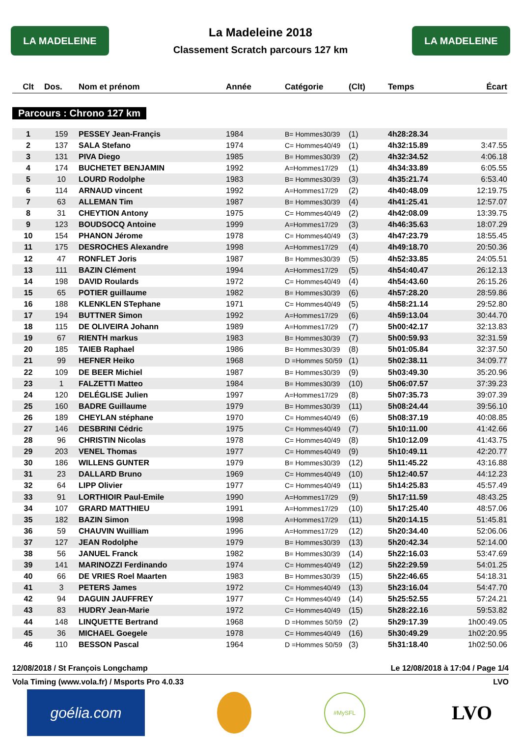LA MADELEINE
La Madeleine 2018
Classement Scratch parcours 127 km
LA MADELEINE
| Clt | Dos. | Nom et prénom | Année | Catégorie | (Clt) | Temps | Écart |
| --- | --- | --- | --- | --- | --- | --- | --- |
Parcours : Chrono 127 km
| 1 | 159 | PESSEY Jean-Françis | 1984 | B= Hommes30/39 | (1) | 4h28:28.34 | |
| 2 | 137 | SALA Stefano | 1974 | C= Hommes40/49 | (1) | 4h32:15.89 | 3:47.55 |
| 3 | 131 | PIVA Diego | 1985 | B= Hommes30/39 | (2) | 4h32:34.52 | 4:06.18 |
| 4 | 174 | BUCHETET BENJAMIN | 1992 | A=Hommes17/29 | (1) | 4h34:33.89 | 6:05.55 |
| 5 | 10 | LOURD Rodolphe | 1983 | B= Hommes30/39 | (3) | 4h35:21.74 | 6:53.40 |
| 6 | 114 | ARNAUD vincent | 1992 | A=Hommes17/29 | (2) | 4h40:48.09 | 12:19.75 |
| 7 | 63 | ALLEMAN Tim | 1987 | B= Hommes30/39 | (4) | 4h41:25.41 | 12:57.07 |
| 8 | 31 | CHEYTION Antony | 1975 | C= Hommes40/49 | (2) | 4h42:08.09 | 13:39.75 |
| 9 | 123 | BOUDSOCQ Antoine | 1999 | A=Hommes17/29 | (3) | 4h46:35.63 | 18:07.29 |
| 10 | 154 | PHANON Jérome | 1978 | C= Hommes40/49 | (3) | 4h47:23.79 | 18:55.45 |
| 11 | 175 | DESROCHES Alexandre | 1998 | A=Hommes17/29 | (4) | 4h49:18.70 | 20:50.36 |
| 12 | 47 | RONFLET Joris | 1987 | B= Hommes30/39 | (5) | 4h52:33.85 | 24:05.51 |
| 13 | 111 | BAZIN Clément | 1994 | A=Hommes17/29 | (5) | 4h54:40.47 | 26:12.13 |
| 14 | 198 | DAVID Roulards | 1972 | C= Hommes40/49 | (4) | 4h54:43.60 | 26:15.26 |
| 15 | 65 | POTIER guillaume | 1982 | B= Hommes30/39 | (6) | 4h57:28.20 | 28:59.86 |
| 16 | 188 | KLENKLEN STephane | 1971 | C= Hommes40/49 | (5) | 4h58:21.14 | 29:52.80 |
| 17 | 194 | BUTTNER Simon | 1992 | A=Hommes17/29 | (6) | 4h59:13.04 | 30:44.70 |
| 18 | 115 | DE OLIVEIRA Johann | 1989 | A=Hommes17/29 | (7) | 5h00:42.17 | 32:13.83 |
| 19 | 67 | RIENTH markus | 1983 | B= Hommes30/39 | (7) | 5h00:59.93 | 32:31.59 |
| 20 | 185 | TAIEB Raphael | 1986 | B= Hommes30/39 | (8) | 5h01:05.84 | 32:37.50 |
| 21 | 99 | HEFNER Heiko | 1968 | D =Hommes 50/59 | (1) | 5h02:38.11 | 34:09.77 |
| 22 | 109 | DE BEER Michiel | 1987 | B= Hommes30/39 | (9) | 5h03:49.30 | 35:20.96 |
| 23 | 1 | FALZETTI Matteo | 1984 | B= Hommes30/39 | (10) | 5h06:07.57 | 37:39.23 |
| 24 | 120 | DELÉGLISE Julien | 1997 | A=Hommes17/29 | (8) | 5h07:35.73 | 39:07.39 |
| 25 | 160 | BADRE Guillaume | 1979 | B= Hommes30/39 | (11) | 5h08:24.44 | 39:56.10 |
| 26 | 189 | CHEYLAN stéphane | 1970 | C= Hommes40/49 | (6) | 5h08:37.19 | 40:08.85 |
| 27 | 146 | DESBRINI Cédric | 1975 | C= Hommes40/49 | (7) | 5h10:11.00 | 41:42.66 |
| 28 | 96 | CHRISTIN Nicolas | 1978 | C= Hommes40/49 | (8) | 5h10:12.09 | 41:43.75 |
| 29 | 203 | VENEL Thomas | 1977 | C= Hommes40/49 | (9) | 5h10:49.11 | 42:20.77 |
| 30 | 186 | WILLENS GUNTER | 1979 | B= Hommes30/39 | (12) | 5h11:45.22 | 43:16.88 |
| 31 | 23 | DALLARD Bruno | 1969 | C= Hommes40/49 | (10) | 5h12:40.57 | 44:12.23 |
| 32 | 64 | LIPP Olivier | 1977 | C= Hommes40/49 | (11) | 5h14:25.83 | 45:57.49 |
| 33 | 91 | LORTHIOIR Paul-Emile | 1990 | A=Hommes17/29 | (9) | 5h17:11.59 | 48:43.25 |
| 34 | 107 | GRARD MATTHIEU | 1991 | A=Hommes17/29 | (10) | 5h17:25.40 | 48:57.06 |
| 35 | 182 | BAZIN Simon | 1998 | A=Hommes17/29 | (11) | 5h20:14.15 | 51:45.81 |
| 36 | 59 | CHAUVIN Wuilliam | 1996 | A=Hommes17/29 | (12) | 5h20:34.40 | 52:06.06 |
| 37 | 127 | JEAN Rodolphe | 1979 | B= Hommes30/39 | (13) | 5h20:42.34 | 52:14.00 |
| 38 | 56 | JANUEL Franck | 1982 | B= Hommes30/39 | (14) | 5h22:16.03 | 53:47.69 |
| 39 | 141 | MARINOZZI Ferdinando | 1974 | C= Hommes40/49 | (12) | 5h22:29.59 | 54:01.25 |
| 40 | 66 | DE VRIES Roel Maarten | 1983 | B= Hommes30/39 | (15) | 5h22:46.65 | 54:18.31 |
| 41 | 3 | PETERS James | 1972 | C= Hommes40/49 | (13) | 5h23:16.04 | 54:47.70 |
| 42 | 94 | DAGUIN JAUFFREY | 1977 | C= Hommes40/49 | (14) | 5h25:52.55 | 57:24.21 |
| 43 | 83 | HUDRY Jean-Marie | 1972 | C= Hommes40/49 | (15) | 5h28:22.16 | 59:53.82 |
| 44 | 148 | LINQUETTE Bertrand | 1968 | D =Hommes 50/59 | (2) | 5h29:17.39 | 1h00:49.05 |
| 45 | 36 | MICHAEL Goegele | 1978 | C= Hommes40/49 | (16) | 5h30:49.29 | 1h02:20.95 |
| 46 | 110 | BESSON Pascal | 1964 | D =Hommes 50/59 | (3) | 5h31:18.40 | 1h02:50.06 |
12/08/2018 / St François Longchamp Le 12/08/2018 à 17:04 / Page 1/4
Vola Timing (www.vola.fr) / Msports Pro 4.0.33 LVO
goélia.com
#MySFL
LVO